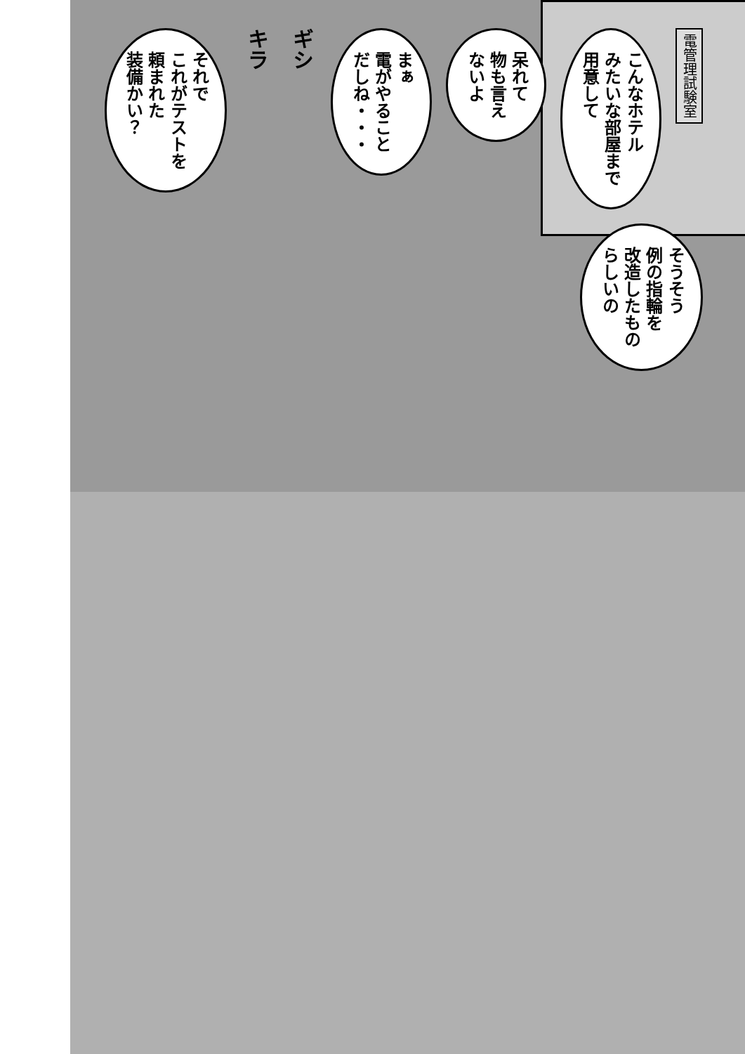電管理試験室
こんなホテル
みたいな部屋まで
用意して
呆れて
物も言え
ないよ
まぁ
電がやること
だしね・・・
ギシ
キラ
それで
これがテストを
頼まれた
装備かい？
そうそう
例の指輪を
改造したもの
らしいの